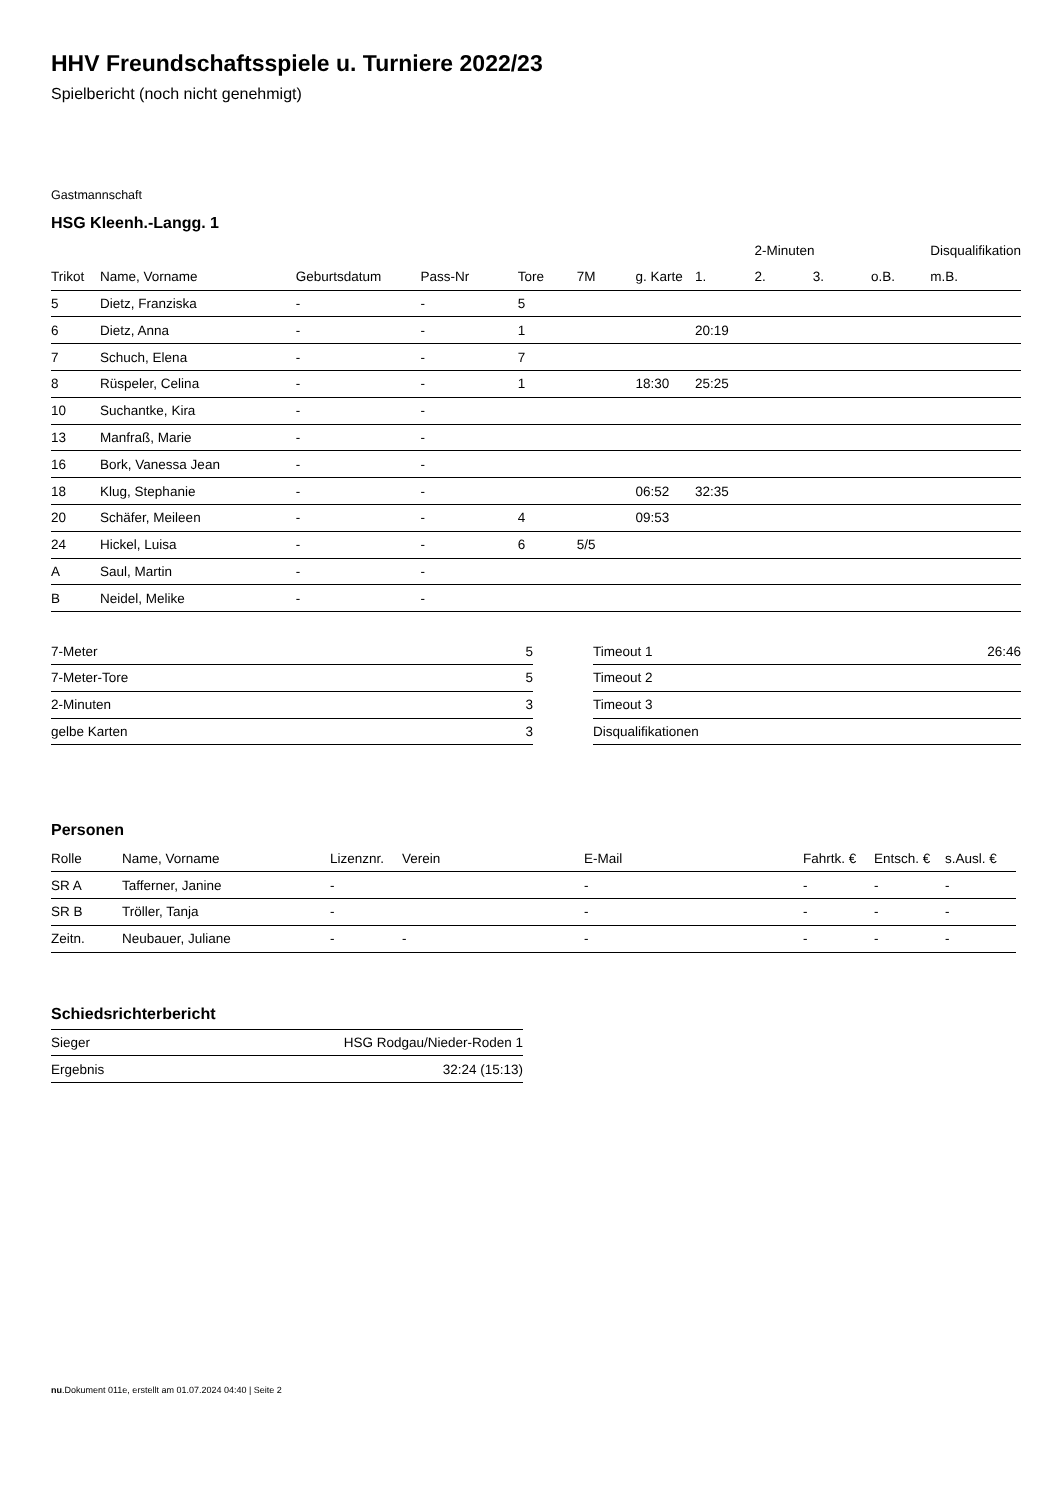HHV Freundschaftsspiele u. Turniere 2022/23
Spielbericht (noch nicht genehmigt)
Gastmannschaft
HSG Kleenh.-Langg. 1
| | | | | | | | | 2-Minuten | | | Disqualifikation |
| --- | --- | --- | --- | --- | --- | --- | --- | --- | --- | --- | --- |
| Trikot | Name, Vorname | Geburtsdatum | Pass-Nr | Tore | 7M | g. Karte | 1. | 2. | 3. | o.B. | m.B. |
| 5 | Dietz, Franziska | - | - | 5 | | | | | | | |
| 6 | Dietz, Anna | - | - | 1 | | | 20:19 | | | | |
| 7 | Schuch, Elena | - | - | 7 | | | | | | | |
| 8 | Rüspeler, Celina | - | - | 1 | | 18:30 | 25:25 | | | | |
| 10 | Suchantke, Kira | - | - | | | | | | | | |
| 13 | Manfraß, Marie | - | - | | | | | | | | |
| 16 | Bork, Vanessa Jean | - | - | | | | | | | | |
| 18 | Klug, Stephanie | - | - | | | 06:52 | 32:35 | | | | |
| 20 | Schäfer, Meileen | - | - | 4 | | 09:53 | | | | | |
| 24 | Hickel, Luisa | - | - | 6 | 5/5 | | | | | | |
| A | Saul, Martin | - | - | | | | | | | | |
| B | Neidel, Melike | - | - | | | | | | | | |
| 7-Meter | 5 |
| 7-Meter-Tore | 5 |
| 2-Minuten | 3 |
| gelbe Karten | 3 |
| Timeout 1 | 26:46 |
| Timeout 2 | |
| Timeout 3 | |
| Disqualifikationen | |
Personen
| Rolle | Name, Vorname | Lizenznr. | Verein | E-Mail | Fahrtk. € | Entsch. € | s.Ausl. € |
| --- | --- | --- | --- | --- | --- | --- | --- |
| SR A | Tafferner, Janine | - | | - | - | - | - |
| SR B | Tröller, Tanja | - | | - | - | - | - |
| Zeitn. | Neubauer, Juliane | - | - | - | - | - | - |
Schiedsrichterbericht
| Sieger | HSG Rodgau/Nieder-Roden 1 |
| Ergebnis | 32:24 (15:13) |
nu.Dokument 011e, erstellt am 01.07.2024 04:40 | Seite 2